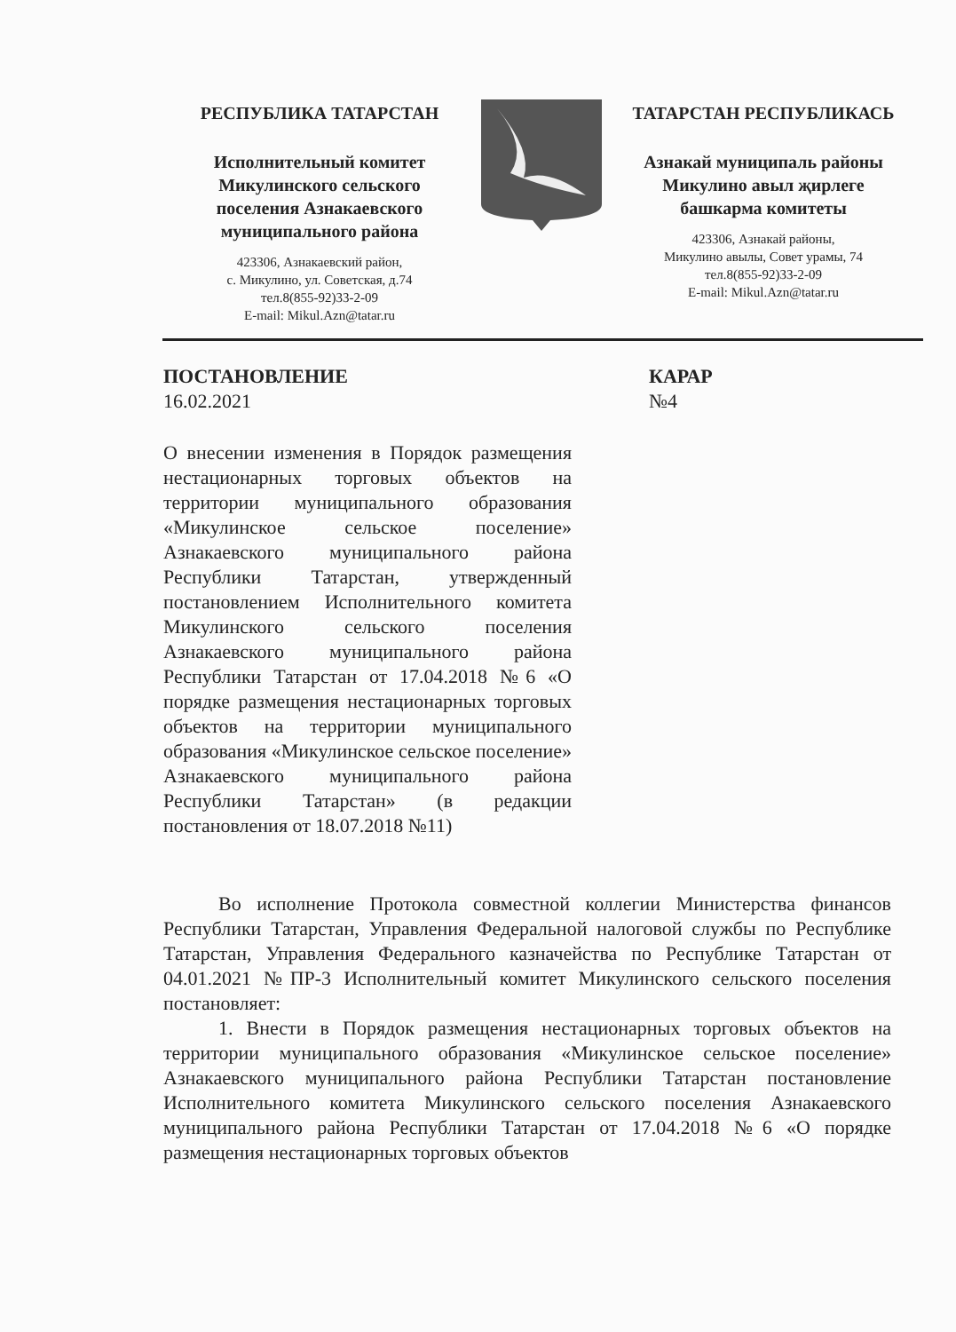РЕСПУБЛИКА ТАТАРСТАН
Исполнительный комитет
Микулинского сельского
поселения Азнакаевского
муниципального района
423306, Азнакаевский район,
с. Микулино, ул. Советская, д.74
тел.8(855-92)33-2-09
E-mail: Mikul.Azn@tatar.ru
ТАТАРСТАН РЕСПУБЛИКАСЬ
Азнакай муниципаль районы
Микулино авыл җирлеге
башкарма комитеты
423306, Азнакай районы,
Микулино авылы, Совет урамы, 74
тел.8(855-92)33-2-09
E-mail: Mikul.Azn@tatar.ru
ПОСТАНОВЛЕНИЕ
16.02.2021
КАРАР
№4
О внесении изменения в Порядок размещения нестационарных торговых объектов на территории муниципального образования «Микулинское сельское поселение» Азнакаевского муниципального района Республики Татарстан, утвержденный постановлением Исполнительного комитета Микулинского сельского поселения Азнакаевского муниципального района Республики Татарстан от 17.04.2018 №6 «О порядке размещения нестационарных торговых объектов на территории муниципального образования «Микулинское сельское поселение» Азнакаевского муниципального района Республики Татарстан» (в редакции постановления от 18.07.2018 №11)
Во исполнение Протокола совместной коллегии Министерства финансов Республики Татарстан, Управления Федеральной налоговой службы по Республике Татарстан, Управления Федерального казначейства по Республике Татарстан от 04.01.2021 №ПР-3 Исполнительный комитет Микулинского сельского поселения постановляет:
1. Внести в Порядок размещения нестационарных торговых объектов на территории муниципального образования «Микулинское сельское поселение» Азнакаевского муниципального района Республики Татарстан постановление Исполнительного комитета Микулинского сельского поселения Азнакаевского муниципального района Республики Татарстан от 17.04.2018 №6 «О порядке размещения нестационарных торговых объектов